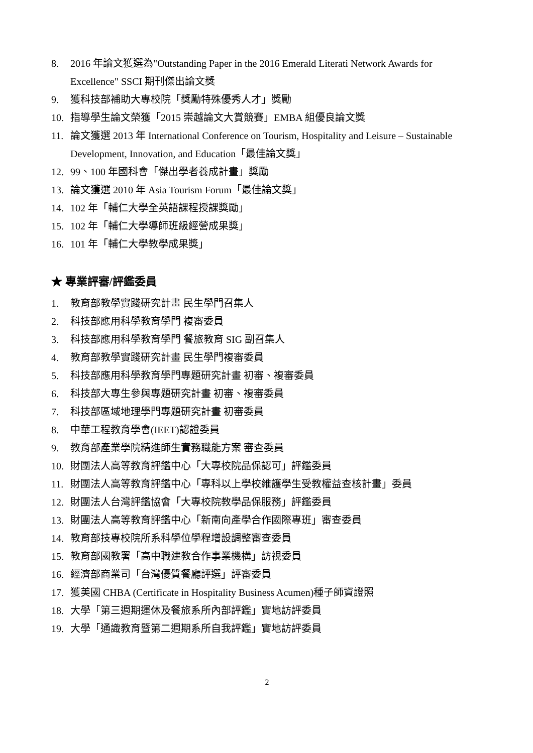8. 2016 年論文獲選為"Outstanding Paper in the 2016 Emerald Literati Network Awards for Excellence" SSCI 期刊傑出論文獎
9. 獲科技部補助大專校院「獎勵特殊優秀人才」獎勵
10. 指導學生論文榮獲「2015 崇越論文大賞競賽」EMBA 組優良論文獎
11. 論文獲選 2013 年 International Conference on Tourism, Hospitality and Leisure – Sustainable Development, Innovation, and Education「最佳論文獎」
12. 99、100 年國科會「傑出學者養成計畫」獎勵
13. 論文獲選 2010 年 Asia Tourism Forum「最佳論文獎」
14. 102 年「輔仁大學全英語課程授課獎勵」
15. 102 年「輔仁大學導師班級經營成果獎」
16. 101 年「輔仁大學教學成果獎」
★ 專業評審/評鑑委員
1. 教育部教學實踐研究計畫 民生學門召集人
2. 科技部應用科學教育學門 複審委員
3. 科技部應用科學教育學門 餐旅教育 SIG 副召集人
4. 教育部教學實踐研究計畫 民生學門複審委員
5. 科技部應用科學教育學門專題研究計畫 初審、複審委員
6. 科技部大專生參與專題研究計畫 初審、複審委員
7. 科技部區域地理學門專題研究計畫 初審委員
8. 中華工程教育學會(IEET)認證委員
9. 教育部產業學院精進師生實務職能方案 審查委員
10. 財團法人高等教育評鑑中心「大專校院品保認可」評鑑委員
11. 財團法人高等教育評鑑中心「專科以上學校維護學生受教權益查核計畫」委員
12. 財團法人台灣評鑑協會「大專校院教學品保服務」評鑑委員
13. 財團法人高等教育評鑑中心「新南向產學合作國際專班」審查委員
14. 教育部技專校院所系科學位學程增設調整審查委員
15. 教育部國教署「高中職建教合作事業機構」訪視委員
16. 經濟部商業司「台灣優質餐廳評選」評審委員
17. 獲美國 CHBA (Certificate in Hospitality Business Acumen)種子師資證照
18. 大學「第三週期運休及餐旅系所內部評鑑」實地訪評委員
19. 大學「通識教育暨第二週期系所自我評鑑」實地訪評委員
2